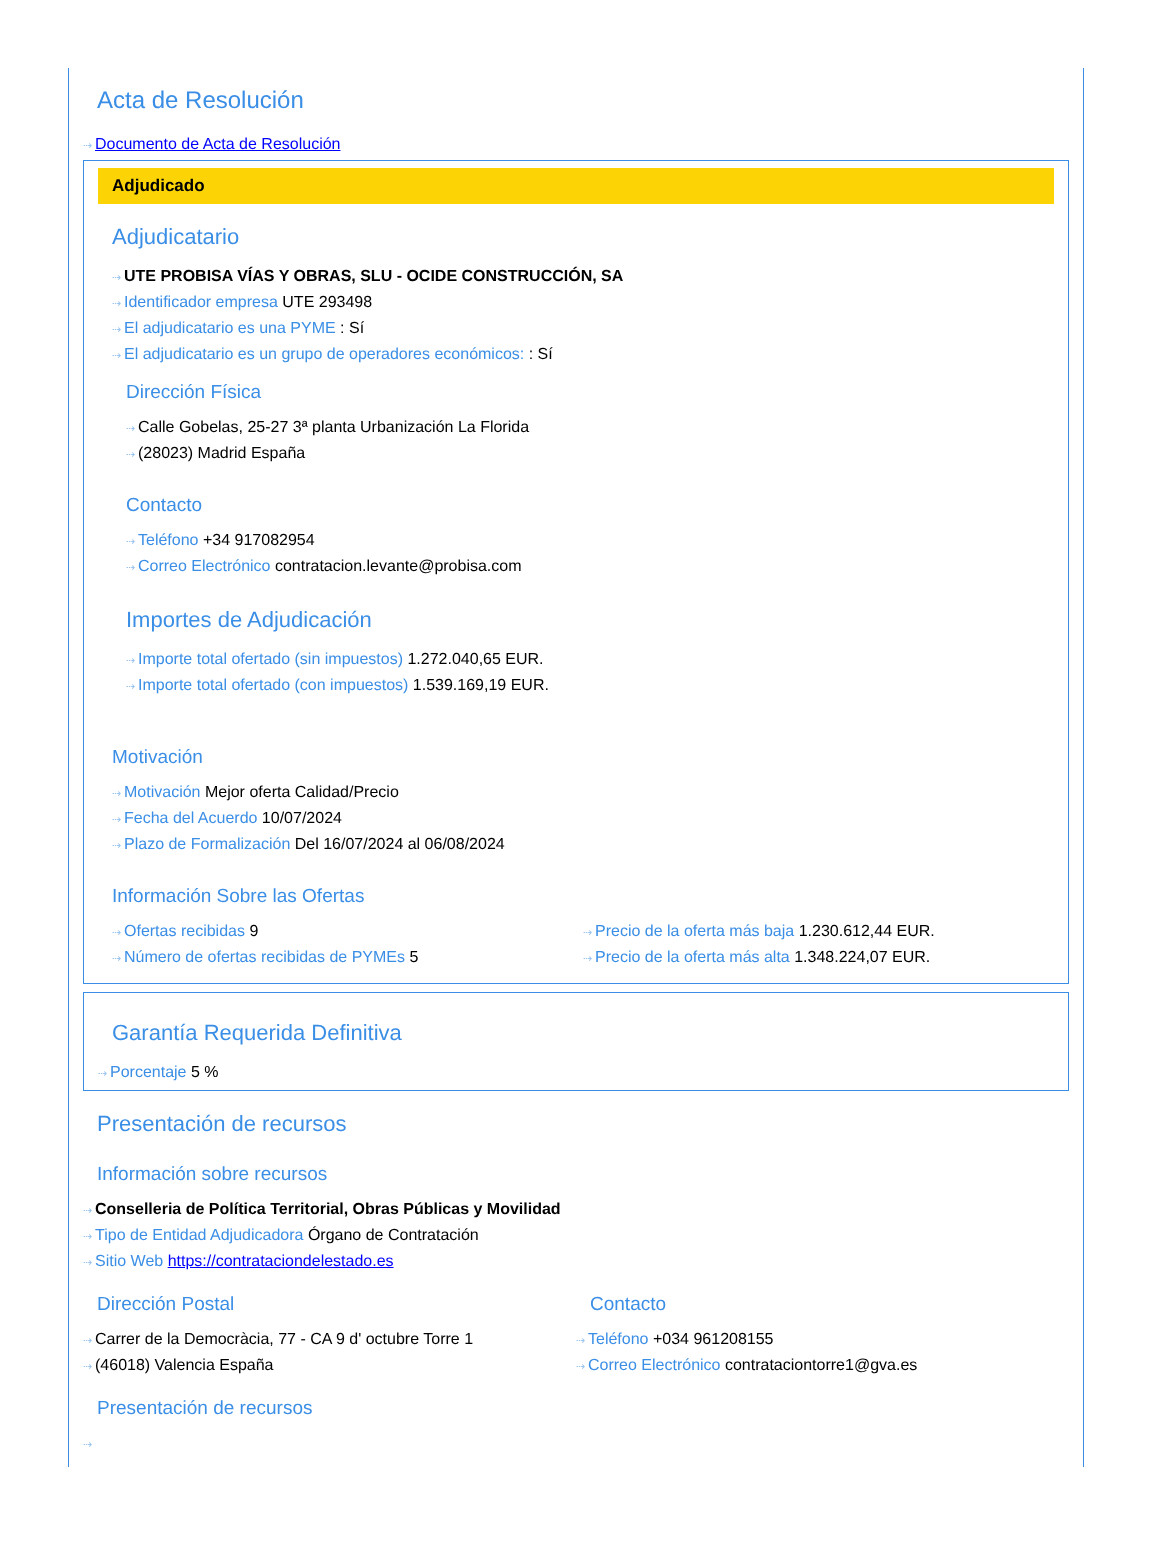Acta de Resolución
⇢ Documento de Acta de Resolución
Adjudicado
Adjudicatario
⇢ UTE PROBISA VÍAS Y OBRAS, SLU - OCIDE CONSTRUCCIÓN, SA
⇢ Identificador empresa UTE 293498
⇢ El adjudicatario es una PYME : Sí
⇢ El adjudicatario es un grupo de operadores económicos: : Sí
Dirección Física
⇢ Calle Gobelas, 25-27 3ª planta Urbanización La Florida
⇢ (28023) Madrid España
Contacto
⇢ Teléfono +34 917082954
⇢ Correo Electrónico contratacion.levante@probisa.com
Importes de Adjudicación
⇢ Importe total ofertado (sin impuestos) 1.272.040,65 EUR.
⇢ Importe total ofertado (con impuestos) 1.539.169,19 EUR.
Motivación
⇢ Motivación Mejor oferta Calidad/Precio
⇢ Fecha del Acuerdo 10/07/2024
⇢ Plazo de Formalización Del 16/07/2024 al 06/08/2024
Información Sobre las Ofertas
⇢ Ofertas recibidas 9
⇢ Número de ofertas recibidas de PYMEs 5
⇢ Precio de la oferta más baja 1.230.612,44 EUR.
⇢ Precio de la oferta más alta 1.348.224,07 EUR.
Garantía Requerida Definitiva
⇢ Porcentaje 5 %
Presentación de recursos
Información sobre recursos
⇢ Conselleria de Política Territorial, Obras Públicas y Movilidad
⇢ Tipo de Entidad Adjudicadora Órgano de Contratación
⇢ Sitio Web https://contrataciondelestado.es
Dirección Postal
⇢ Carrer de la Democràcia, 77 - CA 9 d' octubre Torre 1
⇢ (46018) Valencia España
Contacto
⇢ Teléfono +034 961208155
⇢ Correo Electrónico contrataciontorre1@gva.es
Presentación de recursos
⇢